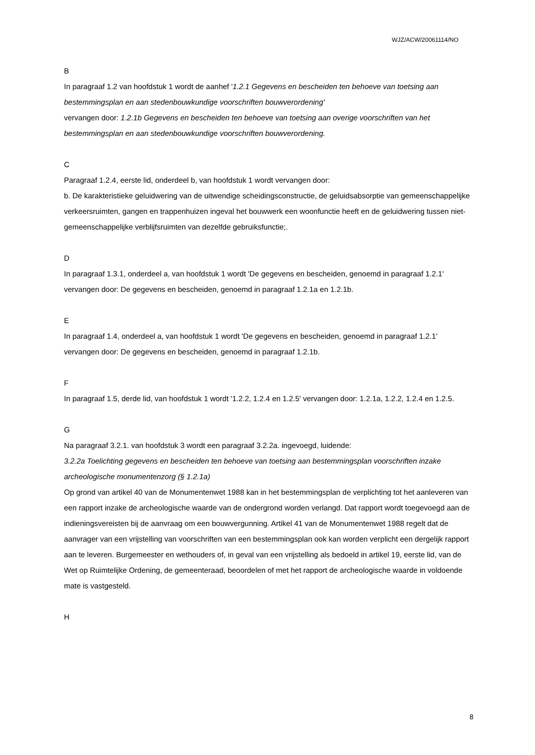WJZ/ACW/20061114/NO
B
In paragraaf 1.2 van hoofdstuk 1 wordt de aanhef '1.2.1 Gegevens en bescheiden ten behoeve van toetsing aan bestemmingsplan en aan stedenbouwkundige voorschriften bouwverordening'
vervangen door: 1.2.1b Gegevens en bescheiden ten behoeve van toetsing aan overige voorschriften van het bestemmingsplan en aan stedenbouwkundige voorschriften bouwverordening.
C
Paragraaf 1.2.4, eerste lid, onderdeel b, van hoofdstuk 1 wordt vervangen door:
b. De karakteristieke geluidwering van de uitwendige scheidingsconstructie, de geluidsabsorptie van gemeenschappelijke verkeersruimten, gangen en trappenhuizen ingeval het bouwwerk een woonfunctie heeft en de geluidwering tussen niet-gemeenschappelijke verblijfsruimten van dezelfde gebruiksfunctie;.
D
In paragraaf 1.3.1, onderdeel a, van hoofdstuk 1 wordt 'De gegevens en bescheiden, genoemd in paragraaf 1.2.1' vervangen door: De gegevens en bescheiden, genoemd in paragraaf 1.2.1a en 1.2.1b.
E
In paragraaf 1.4, onderdeel a, van hoofdstuk 1 wordt 'De gegevens en bescheiden, genoemd in paragraaf 1.2.1' vervangen door: De gegevens en bescheiden, genoemd in paragraaf 1.2.1b.
F
In paragraaf 1.5, derde lid, van hoofdstuk 1 wordt '1.2.2, 1.2.4 en 1.2.5' vervangen door: 1.2.1a, 1.2.2, 1.2.4 en 1.2.5.
G
Na paragraaf 3.2.1. van hoofdstuk 3 wordt een paragraaf 3.2.2a. ingevoegd, luidende:
3.2.2a Toelichting gegevens en bescheiden ten behoeve van toetsing aan bestemmingsplan voorschriften inzake archeologische monumentenzorg (§ 1.2.1a)
Op grond van artikel 40 van de Monumentenwet 1988 kan in het bestemmingsplan de verplichting tot het aanleveren van een rapport inzake de archeologische waarde van de ondergrond worden verlangd. Dat rapport wordt toegevoegd aan de indieningsvereisten bij de aanvraag om een bouwvergunning. Artikel 41 van de Monumentenwet 1988 regelt dat de aanvrager van een vrijstelling van voorschriften van een bestemmingsplan ook kan worden verplicht een dergelijk rapport aan te leveren. Burgemeester en wethouders of, in geval van een vrijstelling als bedoeld in artikel 19, eerste lid, van de Wet op Ruimtelijke Ordening, de gemeenteraad, beoordelen of met het rapport de archeologische waarde in voldoende mate is vastgesteld.
H
8